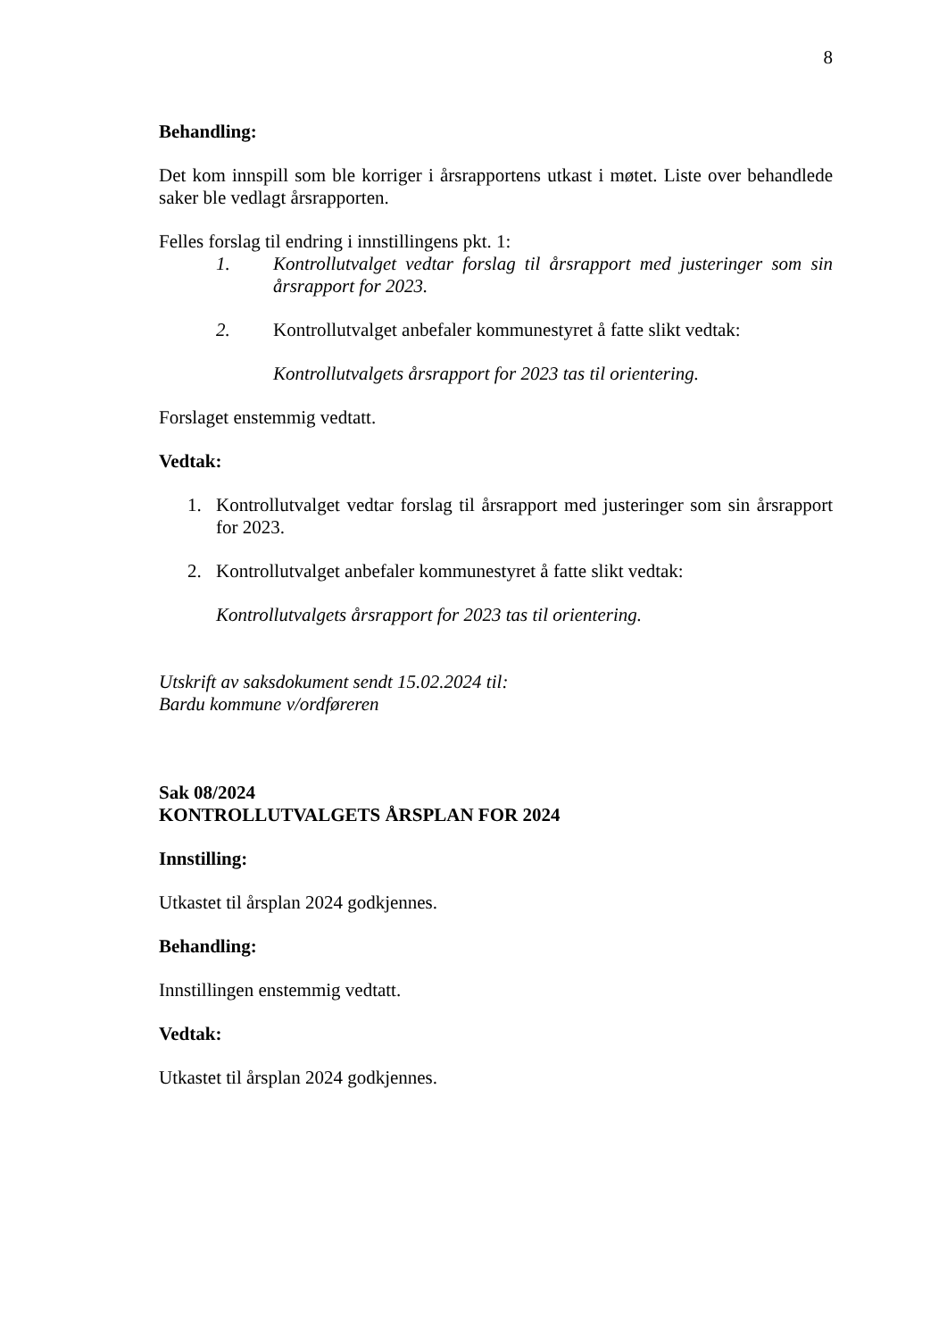8
Behandling:
Det kom innspill som ble korriger i årsrapportens utkast i møtet. Liste over behandlede saker ble vedlagt årsrapporten.
Felles forslag til endring i innstillingens pkt. 1:
1. Kontrollutvalget vedtar forslag til årsrapport med justeringer som sin årsrapport for 2023.
2. Kontrollutvalget anbefaler kommunestyret å fatte slikt vedtak:
Kontrollutvalgets årsrapport for 2023 tas til orientering.
Forslaget enstemmig vedtatt.
Vedtak:
1. Kontrollutvalget vedtar forslag til årsrapport med justeringer som sin årsrapport for 2023.
2. Kontrollutvalget anbefaler kommunestyret å fatte slikt vedtak:
Kontrollutvalgets årsrapport for 2023 tas til orientering.
Utskrift av saksdokument sendt 15.02.2024 til:
Bardu kommune v/ordføreren
Sak 08/2024
KONTROLLUTVALGETS ÅRSPLAN FOR 2024
Innstilling:
Utkastet til årsplan 2024 godkjennes.
Behandling:
Innstillingen enstemmig vedtatt.
Vedtak:
Utkastet til årsplan 2024 godkjennes.